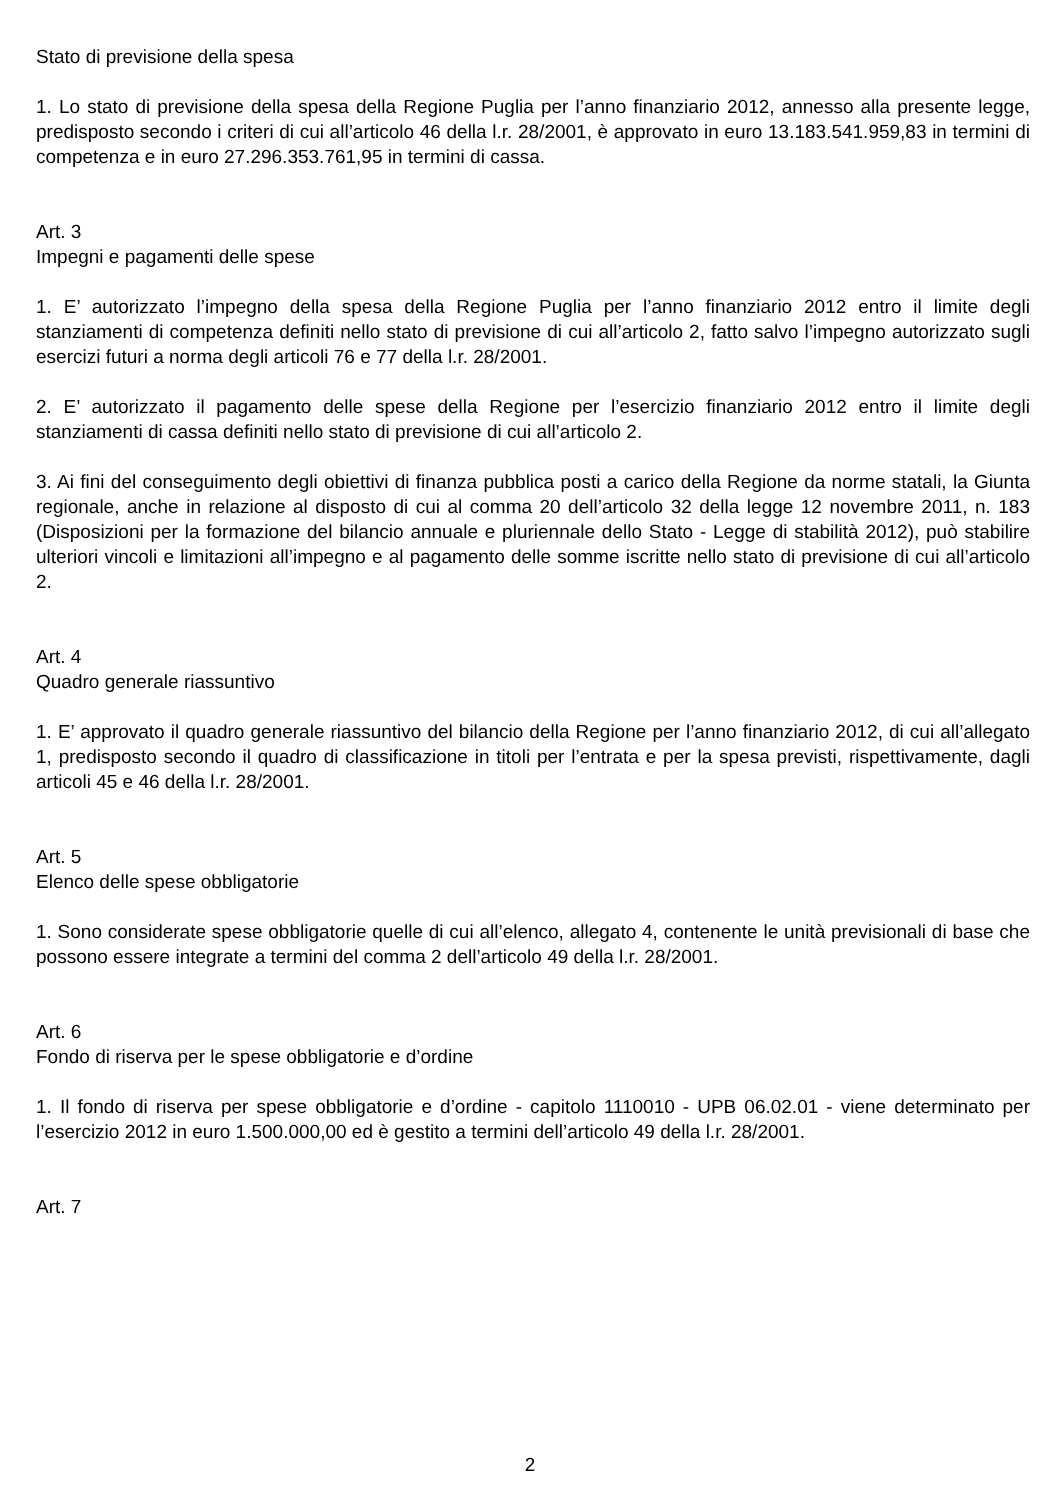Stato di previsione della spesa
1. Lo stato di previsione della spesa della Regione Puglia per l’anno finanziario 2012, annesso alla presente legge, predisposto secondo i criteri di cui all’articolo 46 della l.r. 28/2001, è approvato in euro 13.183.541.959,83 in termini di competenza e in euro 27.296.353.761,95 in termini di cassa.
Art. 3
Impegni e pagamenti delle spese
1. E’ autorizzato l’impegno della spesa della Regione Puglia per l’anno finanziario 2012 entro il limite degli stanziamenti di competenza definiti nello stato di previsione di cui all’articolo 2, fatto salvo l’impegno autorizzato sugli esercizi futuri a norma degli articoli 76 e 77 della l.r. 28/2001.
2. E’ autorizzato il pagamento delle spese della Regione per l’esercizio finanziario 2012 entro il limite degli stanziamenti di cassa definiti nello stato di previsione di cui all’articolo 2.
3. Ai fini del conseguimento degli obiettivi di finanza pubblica posti a carico della Regione da norme statali, la Giunta regionale, anche in relazione al disposto di cui al comma 20 dell’articolo 32 della legge 12 novembre 2011, n. 183 (Disposizioni per la formazione del bilancio annuale e pluriennale dello Stato - Legge di stabilità 2012), può stabilire ulteriori vincoli e limitazioni all’impegno e al pagamento delle somme iscritte nello stato di previsione di cui all’articolo 2.
Art. 4
Quadro generale riassuntivo
1. E’ approvato il quadro generale riassuntivo del bilancio della Regione per l’anno finanziario 2012, di cui all’allegato 1, predisposto secondo il quadro di classificazione in titoli per l’entrata e per la spesa previsti, rispettivamente, dagli articoli 45 e 46 della l.r. 28/2001.
Art. 5
Elenco delle spese obbligatorie
1. Sono considerate spese obbligatorie quelle di cui all’elenco, allegato 4, contenente le unità previsionali di base che possono essere integrate a termini del comma 2 dell’articolo 49 della l.r. 28/2001.
Art. 6
Fondo di riserva per le spese obbligatorie e d’ordine
1. Il fondo di riserva per spese obbligatorie e d’ordine - capitolo 1110010 - UPB 06.02.01 - viene determinato per l’esercizio 2012 in euro 1.500.000,00 ed è gestito a termini dell’articolo 49 della l.r. 28/2001.
Art. 7
2